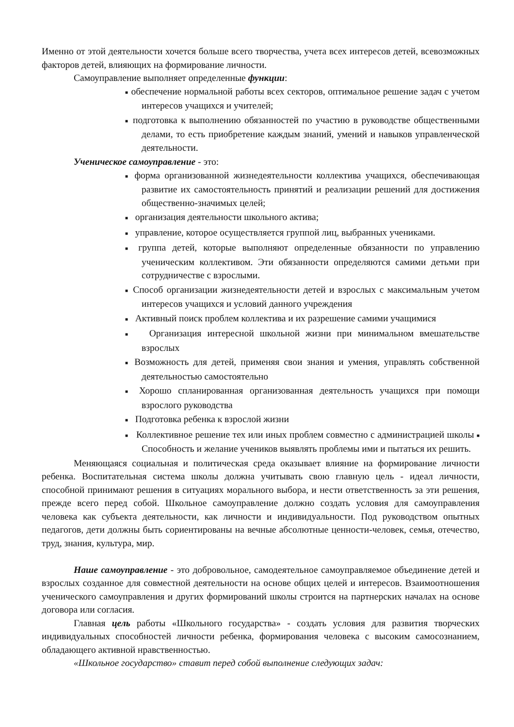Именно от этой деятельности хочется больше всего творчества, учета всех интересов детей, всевозможных факторов детей, влияющих на формирование личности.
Самоуправление выполняет определенные функции:
■ обеспечение нормальной работы всех секторов, оптимальное решение задач с учетом интересов учащихся и учителей;
■ подготовка к выполнению обязанностей по участию в руководстве общественными делами, то есть приобретение каждым знаний, умений и навыков управленческой деятельности.
Ученическое самоуправление - это:
■ форма организованной жизнедеятельности коллектива учащихся, обеспечивающая развитие их самостоятельность принятий и реализации решений для достижения общественно-значимых целей;
■ организация деятельности школьного актива;
■ управление, которое осуществляется группой лиц, выбранных учениками.
■ группа детей, которые выполняют определенные обязанности по управлению ученическим коллективом. Эти обязанности определяются самими детьми при сотрудничестве с взрослыми.
■ Способ организации жизнедеятельности детей и взрослых с максимальным учетом интересов учащихся и условий данного учреждения
■ Активный поиск проблем коллектива и их разрешение самими учащимися
■ Организация интересной школьной жизни при минимальном вмешательстве взрослых
■ Возможность для детей, применяя свои знания и умения, управлять собственной деятельностью самостоятельно
■ Хорошо спланированная организованная деятельность учащихся при помощи взрослого руководства
■ Подготовка ребенка к взрослой жизни
■ Коллективное решение тех или иных проблем совместно с администрацией школы ■ Способность и желание учеников выявлять проблемы ими и пытаться их решить.
Меняющаяся социальная и политическая среда оказывает влияние на формирование личности ребенка. Воспитательная система школы должна учитывать свою главную цель - идеал личности, способной принимают решения в ситуациях морального выбора, и нести ответственность за эти решения, прежде всего перед собой. Школьное самоуправление должно создать условия для самоуправления человека как субъекта деятельности, как личности и индивидуальности. Под руководством опытных педагогов, дети должны быть сориентированы на вечные абсолютные ценности-человек, семья, отечество, труд, знания, культура, мир.
Наше самоуправление - это добровольное, самодеятельное самоуправляемое объединение детей и взрослых созданное для совместной деятельности на основе общих целей и интересов. Взаимоотношения ученического самоуправления и других формирований школы строится на партнерских началах на основе договора или согласия.
Главная цель работы «Школьного государства» - создать условия для развития творческих индивидуальных способностей личности ребенка, формирования человека с высоким самосознанием, обладающего активной нравственностью.
«Школьное государство» ставит перед собой выполнение следующих задач: